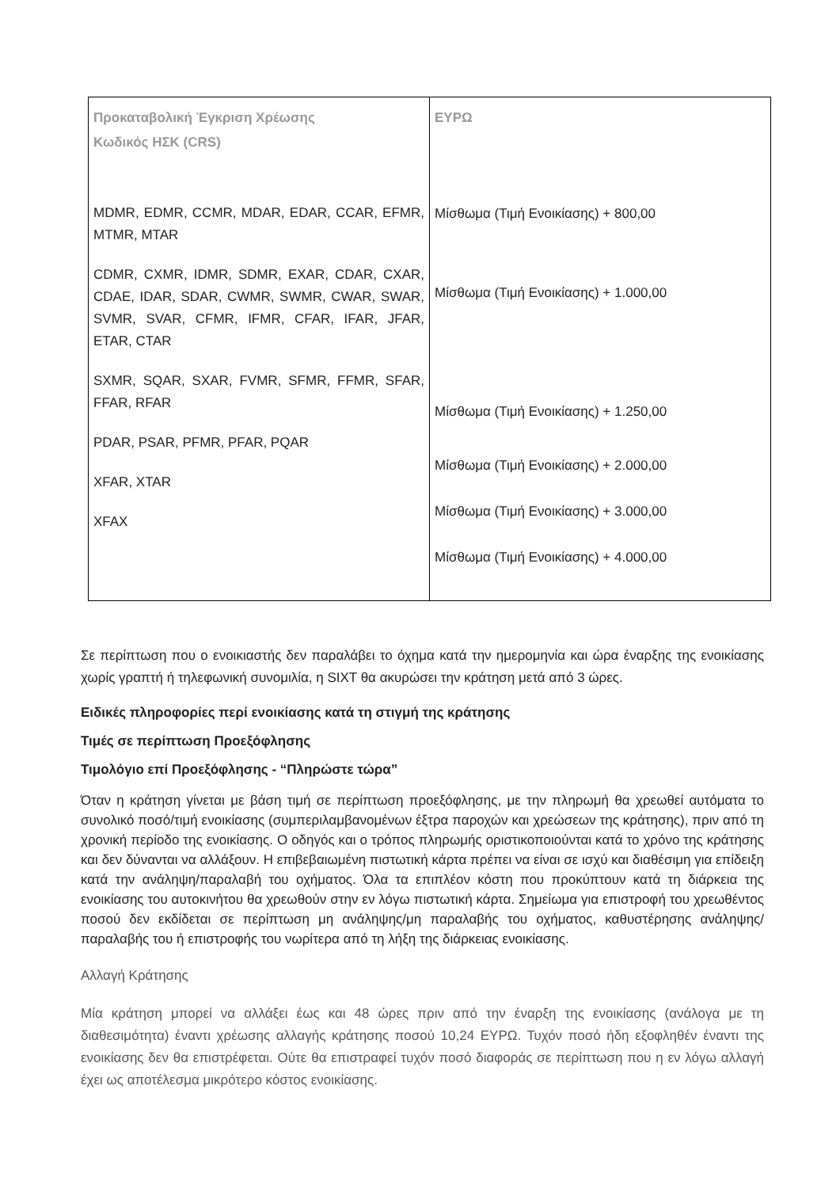| Προκαταβολική Έγκριση Χρέωσης Κωδικός ΗΣΚ (CRS) MDMR, EDMR, CCMR, MDAR, EDAR, CCAR, EFMR, MTMR, MTAR CDMR, CXMR, IDMR, SDMR, EXAR, CDAR, CXAR, CDAE, IDAR, SDAR, CWMR, SWMR, CWAR, SWAR, SVMR, SVAR, CFMR, IFMR, CFAR, IFAR, JFAR, ETAR, CTAR SXMR, SQAR, SXAR, FVMR, SFMR, FFMR, SFAR, FFAR, RFAR PDAR, PSAR, PFMR, PFAR, PQAR XFAR, XTAR XFAX | ΕΥΡΩ Μίσθωμα (Τιμή Ενοικίασης) + 800,00 Μίσθωμα (Τιμή Ενοικίασης) + 1.000,00 Μίσθωμα (Τιμή Ενοικίασης) + 1.250,00 Μίσθωμα (Τιμή Ενοικίασης) + 2.000,00 Μίσθωμα (Τιμή Ενοικίασης) + 3.000,00 Μίσθωμα (Τιμή Ενοικίασης) + 4.000,00 |
Σε περίπτωση που ο ενοικιαστής δεν παραλάβει το όχημα κατά την ημερομηνία και ώρα έναρξης της ενοικίασης χωρίς γραπτή ή τηλεφωνική συνομιλία, η SIXT θα ακυρώσει την κράτηση μετά από 3 ώρες.
Ειδικές πληροφορίες περί ενοικίασης κατά τη στιγμή της κράτησης
Τιμές σε περίπτωση Προεξόφλησης
Τιμολόγιο επί Προεξόφλησης - “Πληρώστε τώρα”
Όταν η κράτηση γίνεται με βάση τιμή σε περίπτωση προεξόφλησης, με την πληρωμή θα χρεωθεί αυτόματα το συνολικό ποσό/τιμή ενοικίασης (συμπεριλαμβανομένων έξτρα παροχών και χρεώσεων της κράτησης), πριν από τη χρονική περίοδο της ενοικίασης. Ο οδηγός και ο τρόπος πληρωμής οριστικοποιούνται κατά το χρόνο της κράτησης και δεν δύνανται να αλλάξουν. Η επιβεβαιωμένη πιστωτική κάρτα πρέπει να είναι σε ισχύ και διαθέσιμη για επίδειξη κατά την ανάληψη/παραλαβή του οχήματος. Όλα τα επιπλέον κόστη που προκύπτουν κατά τη διάρκεια της ενοικίασης του αυτοκινήτου θα χρεωθούν στην εν λόγω πιστωτική κάρτα. Σημείωμα για επιστροφή του χρεωθέντος ποσού δεν εκδίδεται σε περίπτωση μη ανάληψης/μη παραλαβής του οχήματος, καθυστέρησης ανάληψης/παραλαβής του ή επιστροφής του νωρίτερα από τη λήξη της διάρκειας ενοικίασης.
Αλλαγή Κράτησης
Μία κράτηση μπορεί να αλλάξει έως και 48 ώρες πριν από την έναρξη της ενοικίασης (ανάλογα με τη διαθεσιμότητα) έναντι χρέωσης αλλαγής κράτησης ποσού 10,24 ΕΥΡΩ. Τυχόν ποσό ήδη εξοφληθέν έναντι της ενοικίασης δεν θα επιστρέφεται. Ούτε θα επιστραφεί τυχόν ποσό διαφοράς σε περίπτωση που η εν λόγω αλλαγή έχει ως αποτέλεσμα μικρότερο κόστος ενοικίασης.